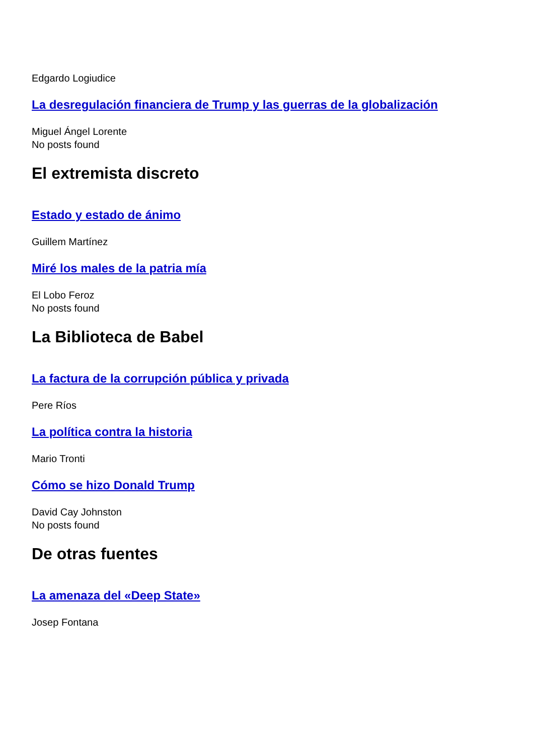Edgardo Logiudice
La desregulación financiera de Trump y las guerras de la globalización
Miguel Ángel Lorente
No posts found
El extremista discreto
Estado y estado de ánimo
Guillem Martínez
Miré los males de la patria mía
El Lobo Feroz
No posts found
La Biblioteca de Babel
La factura de la corrupción pública y privada
Pere Ríos
La política contra la historia
Mario Tronti
Cómo se hizo Donald Trump
David Cay Johnston
No posts found
De otras fuentes
La amenaza del «Deep State»
Josep Fontana